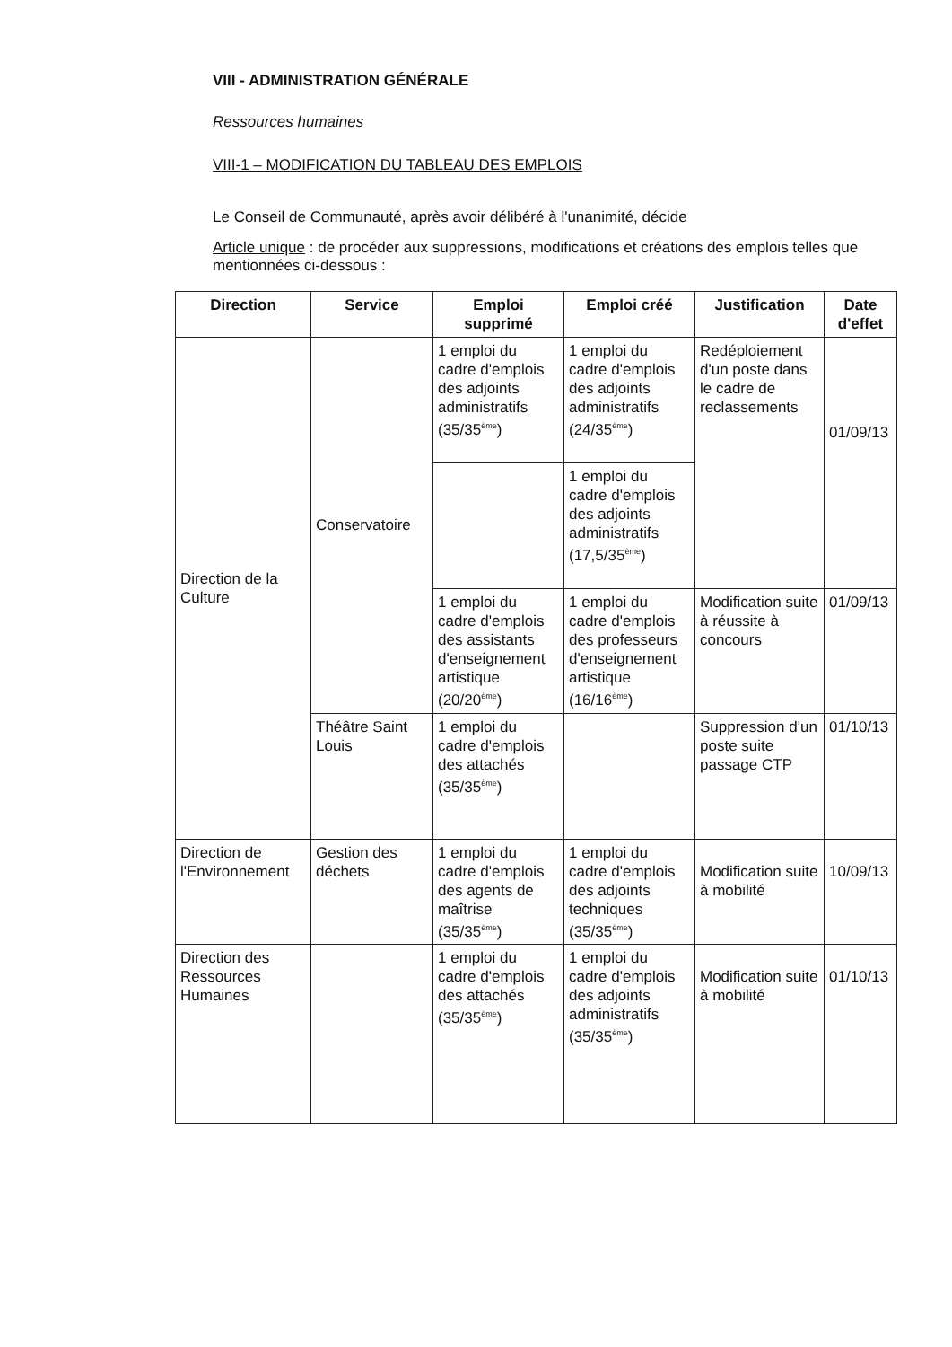VIII - ADMINISTRATION GÉNÉRALE
Ressources humaines
VIII-1 – MODIFICATION DU TABLEAU DES EMPLOIS
Le Conseil de Communauté, après avoir délibéré à l'unanimité, décide
Article unique : de procéder aux suppressions, modifications et créations des emplois telles que mentionnées ci-dessous :
| Direction | Service | Emploi supprimé | Emploi créé | Justification | Date d'effet |
| --- | --- | --- | --- | --- | --- |
| Direction de la Culture | Conservatoire | 1 emploi du cadre d'emplois des adjoints administratifs (35/35<sup>ème</sup>) | 1 emploi du cadre d'emplois des adjoints administratifs (24/35<sup>ème</sup>) | Redéploiement d'un poste dans le cadre de reclassements | 01/09/13 |
| | | | 1 emploi du cadre d'emplois des adjoints administratifs (17,5/35<sup>ème</sup>) | | |
| | | 1 emploi du cadre d'emplois des assistants d'enseignement artistique (20/20<sup>ème</sup>) | 1 emploi du cadre d'emplois des professeurs d'enseignement artistique (16/16<sup>ème</sup>) | Modification suite à réussite à concours | 01/09/13 |
| | Théâtre Saint Louis | 1 emploi du cadre d'emplois des attachés (35/35<sup>ème</sup>) | | Suppression d'un poste suite passage CTP | 01/10/13 |
| Direction de l'Environnement | Gestion des déchets | 1 emploi du cadre d'emplois des agents de maîtrise (35/35<sup>ème</sup>) | 1 emploi du cadre d'emplois des adjoints techniques (35/35<sup>ème</sup>) | Modification suite à mobilité | 10/09/13 |
| Direction des Ressources Humaines | | 1 emploi du cadre d'emplois des attachés (35/35<sup>ème</sup>) | 1 emploi du cadre d'emplois des adjoints administratifs (35/35<sup>ème</sup>) | Modification suite à mobilité | 01/10/13 |